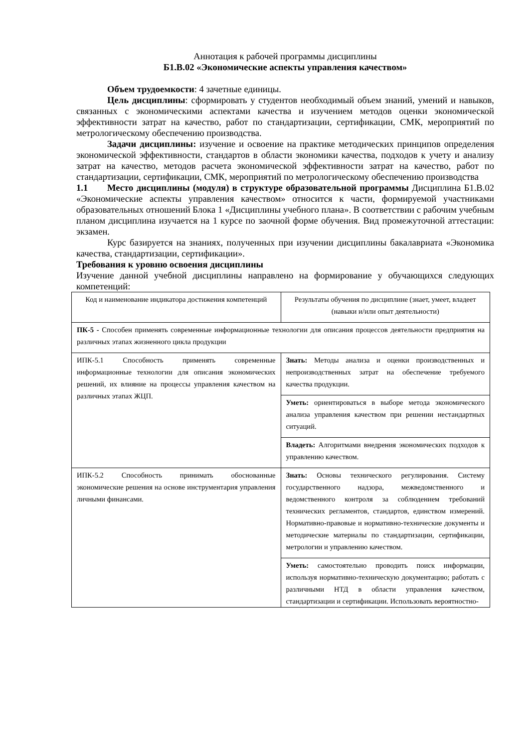Аннотация к рабочей программы дисциплины
Б1.В.02 «Экономические аспекты управления качеством»
Объем трудоемкости: 4 зачетные единицы.
Цель дисциплины: сформировать у студентов необходимый объем знаний, умений и навыков, связанных с экономическими аспектами качества и изучением методов оценки экономической эффективности затрат на качество, работ по стандартизации, сертификации, СМК, мероприятий по метрологическому обеспечению производства.
Задачи дисциплины: изучение и освоение на практике методических принципов определения экономической эффективности, стандартов в области экономики качества, подходов к учету и анализу затрат на качество, методов расчета экономической эффективности затрат на качество, работ по стандартизации, сертификации, СМК, мероприятий по метрологическому обеспечению производства
1.1 Место дисциплины (модуля) в структуре образовательной программы Дисциплина Б1.В.02 «Экономические аспекты управления качеством» относится к части, формируемой участниками образовательных отношений Блока 1 «Дисциплины учебного плана». В соответствии с рабочим учебным планом дисциплина изучается на 1 курсе по заочной форме обучения. Вид промежуточной аттестации: экзамен.
Курс базируется на знаниях, полученных при изучении дисциплины бакалавриата «Экономика качества, стандартизации, сертификации».
Требования к уровню освоения дисциплины
Изучение данной учебной дисциплины направлено на формирование у обучающихся следующих компетенций:
| Код и наименование индикатора достижения компетенций | Результаты обучения по дисциплине (знает, умеет, владеет (навыки и/или опыт деятельности) |
| ПК-5 - Способен применять современные информационные технологии для описания процессов деятельности предприятия на различных этапах жизненного цикла продукции | |
| ИПК-5.1 Способность применять современные информационные технологии для описания экономических решений, их влияние на процессы управления качеством на различных этапах ЖЦП. | Знать: Методы анализа и оценки производственных и непроизводственных затрат на обеспечение требуемого качества продукции. |
| | Уметь: ориентироваться в выборе метода экономического анализа управления качеством при решении нестандартных ситуаций. |
| | Владеть: Алгоритмами внедрения экономических подходов к управлению качеством. |
| ИПК-5.2 Способность принимать обоснованные экономические решения на основе инструментария управления личными финансами. | Знать: Основы технического регулирования. Систему государственного надзора, межведомственного и ведомственного контроля за соблюдением требований технических регламентов, стандартов, единством измерений. Нормативно-правовые и нормативно-технические документы и методические материалы по стандартизации, сертификации, метрологии и управлению качеством. |
| | Уметь: самостоятельно проводить поиск информации, используя нормативно-техническую документацию; работать с различными НТД в области управления качеством, стандартизации и сертификации. Использовать вероятностно- |